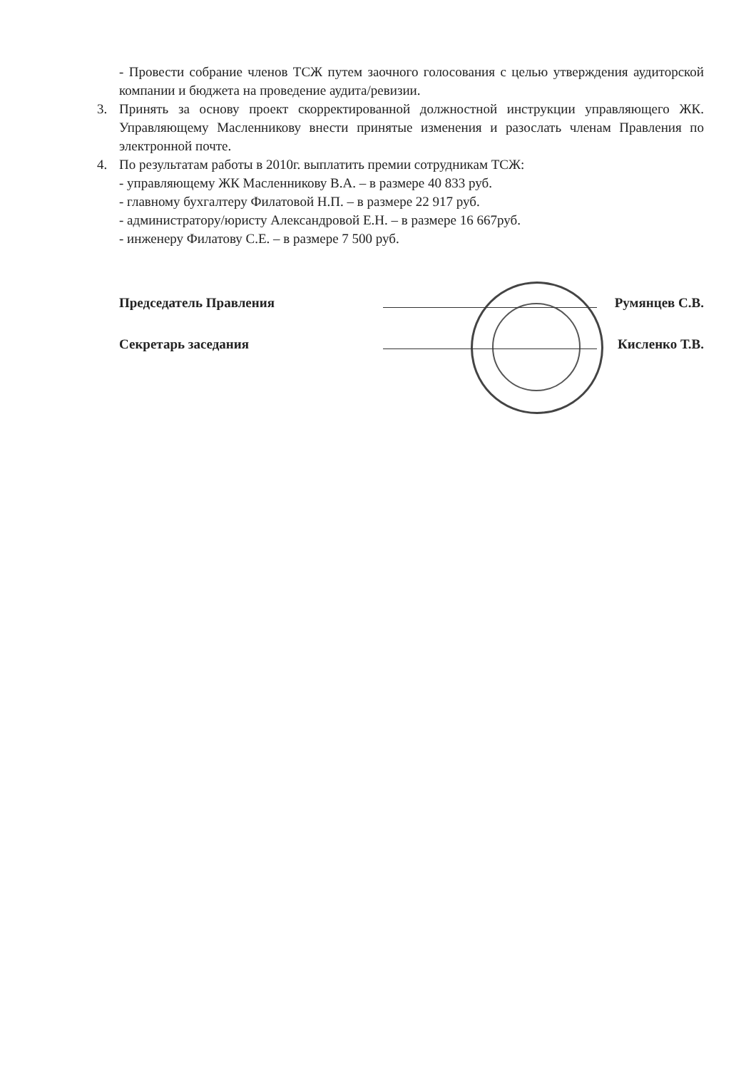- Провести собрание членов ТСЖ путем заочного голосования с целью утверждения аудиторской компании и бюджета на проведение аудита/ревизии.
3. Принять за основу проект скорректированной должностной инструкции управляющего ЖК. Управляющему Масленникову внести принятые изменения и разослать членам Правления по электронной почте.
4. По результатам работы в 2010г. выплатить премии сотрудникам ТСЖ:
- управляющему ЖК Масленникову В.А. – в размере 40 833 руб.
- главному бухгалтеру Филатовой Н.П. – в размере 22 917 руб.
- администратору/юристу Александровой Е.Н. – в размере 16 667руб.
- инженеру Филатову С.Е. – в размере 7 500 руб.
Председатель Правления Румянцев С.В.
Секретарь заседания Кисленко Т.В.